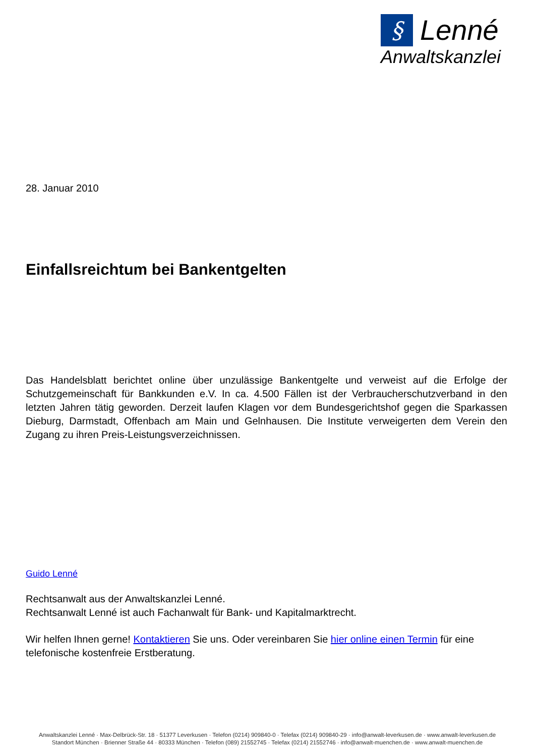§
Lenné
Anwaltskanzlei
28. Januar 2010
Einfallsreichtum bei Bankentgelten
Das Handelsblatt berichtet online über unzulässige Bankentgelte und verweist auf die Erfolge der Schutzgemeinschaft für Bankkunden e.V. In ca. 4.500 Fällen ist der Verbraucherschutzverband in den letzten Jahren tätig geworden. Derzeit laufen Klagen vor dem Bundesgerichtshof gegen die Sparkassen Dieburg, Darmstadt, Offenbach am Main und Gelnhausen. Die Institute verweigerten dem Verein den Zugang zu ihren Preis-Leistungsverzeichnissen.
Guido Lenné
Rechtsanwalt aus der Anwaltskanzlei Lenné.
Rechtsanwalt Lenné ist auch Fachanwalt für Bank- und Kapitalmarktrecht.
Wir helfen Ihnen gerne! Kontaktieren Sie uns. Oder vereinbaren Sie hier online einen Termin für eine telefonische kostenfreie Erstberatung.
Anwaltskanzlei Lenné · Max-Delbrück-Str. 18 · 51377 Leverkusen · Telefon (0214) 909840-0 · Telefax (0214) 909840-29 · info@anwalt-leverkusen.de · www.anwalt-leverkusen.de
Standort München · Brienner Straße 44 · 80333 München · Telefon (089) 21552745 · Telefax (0214) 21552746 · info@anwalt-muenchen.de · www.anwalt-muenchen.de